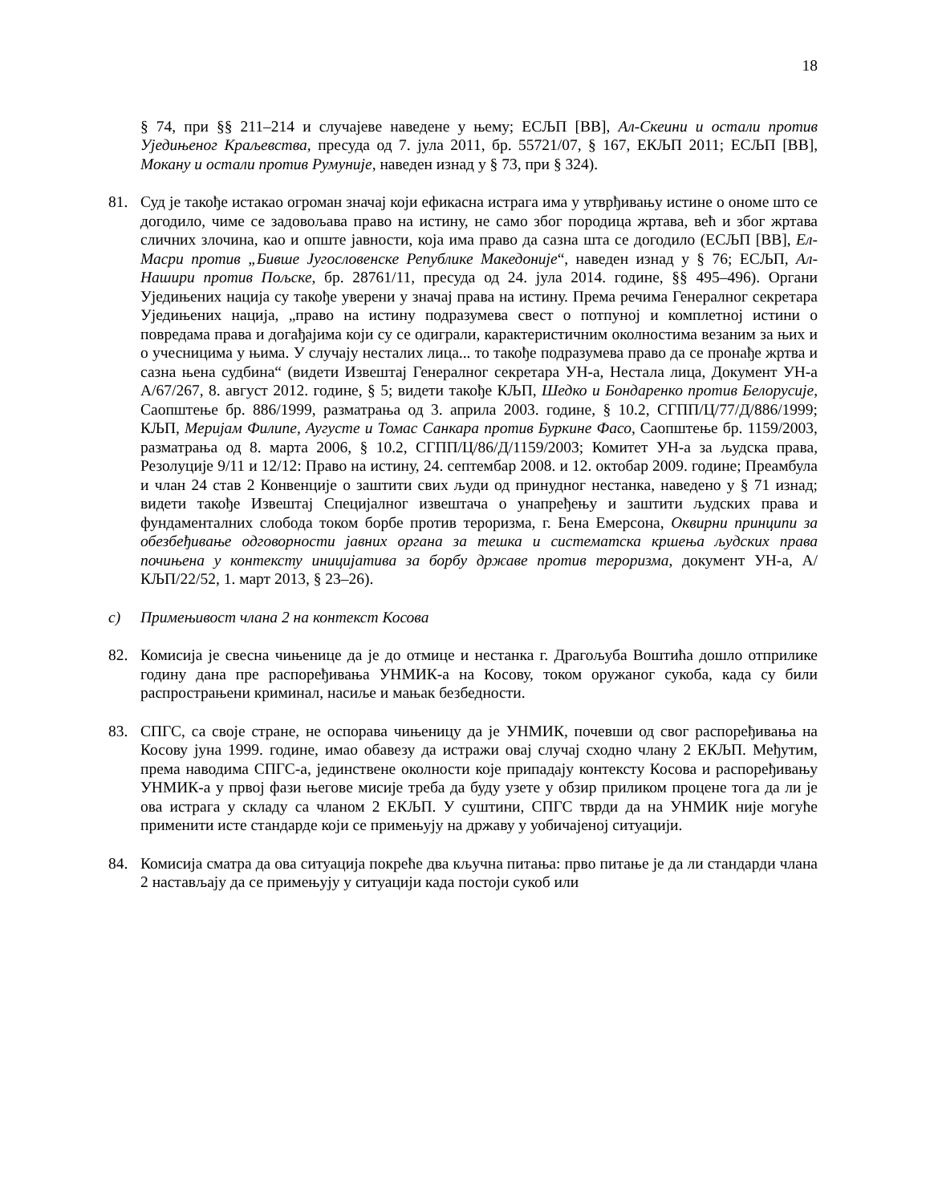18
§ 74, при §§ 211–214 и случајеве наведене у њему; ЕСЉП [ВВ], Ал-Скеини и остали против Уједињеног Краљевства, пресуда од 7. јула 2011, бр. 55721/07, § 167, ЕКЉП 2011; ЕСЉП [ВВ], Мокану и остали против Румуније, наведен изнад у § 73, при § 324).
81. Суд је такође истакао огроман значај који ефикасна истрага има у утврђивању истине о ономе што се догодило, чиме се задовољава право на истину, не само због породица жртава, већ и због жртава сличних злочина, као и опште јавности, која има право да сазна шта се догодило (ЕСЉП [ВВ], Ел-Масри против „Бивше Југословенске Републике Македоније“, наведен изнад у § 76; ЕСЉП, Ал-Нашири против Пољске, бр. 28761/11, пресуда од 24. јула 2014. године, §§ 495–496). Органи Уједињених нација су такође уверени у значај права на истину. Према речима Генералног секретара Уједињених нација, „право на истину подразумева свест о потпуној и комплетној истини о повредама права и догађајима који су се одиграли, карактеристичним околностима везаним за њих и о учесницима у њима. У случају несталих лица... то такође подразумева право да се пронађе жртва и сазна њена судбина“ (видети Извештај Генералног секретара УН-а, Нестала лица, Документ УН-а A/67/267, 8. август 2012. године, § 5; видети такође КЉП, Шедко и Бондаренко против Белорусије, Саопштење бр. 886/1999, разматрања од 3. априла 2003. године, § 10.2, СГПП/Ц/77/Д/886/1999; КЉП, Меријам Филипе, Аугусте и Томас Санкара против Буркине Фасо, Саопштење бр. 1159/2003, разматрања од 8. марта 2006, § 10.2, СГПП/Ц/86/Д/1159/2003; Комитет УН-а за људска права, Резолуције 9/11 и 12/12: Право на истину, 24. септембар 2008. и 12. октобар 2009. године; Преамбула и члан 24 став 2 Конвенције о заштити свих људи од принудног нестанка, наведено у § 71 изнад; видети такође Извештај Специјалног извештача о унапређењу и заштити људских права и фундаменталних слобода током борбе против тероризма, г. Бена Емерсона, Оквирни принципи за обезбеђивање одговорности јавних органа за тешка и систематска кршења људских права почињена у контексту иницијатива за борбу државе против тероризма, документ УН-а, А/КЉП/22/52, 1. март 2013, § 23–26).
c) Примењивост члана 2 на контекст Косова
82. Комисија је свесна чињенице да је до отмице и нестанка г. Драгољуба Воштића дошло отприлике годину дана пре распоређивања УНМИК-а на Косову, током оружаног сукоба, када су били распрострањени криминал, насиље и мањак безбедности.
83. СПГС, са своје стране, не оспорава чињеницу да је УНМИК, почевши од свог распоређивања на Косову јуна 1999. године, имао обавезу да истражи овај случај сходно члану 2 ЕКЉП. Међутим, према наводима СПГС-а, јединствене околности које припадају контексту Косова и распоређивању УНМИК-а у првој фази његове мисије треба да буду узете у обзир приликом процене тога да ли је ова истрага у складу са чланом 2 ЕКЉП. У суштини, СПГС тврди да на УНМИК није могуће применити исте стандарде који се примењују на државу у уобичајеној ситуацији.
84. Комисија сматра да ова ситуација покреће два кључна питања: прво питање је да ли стандарди члана 2 настављају да се примењују у ситуацији када постоји сукоб или